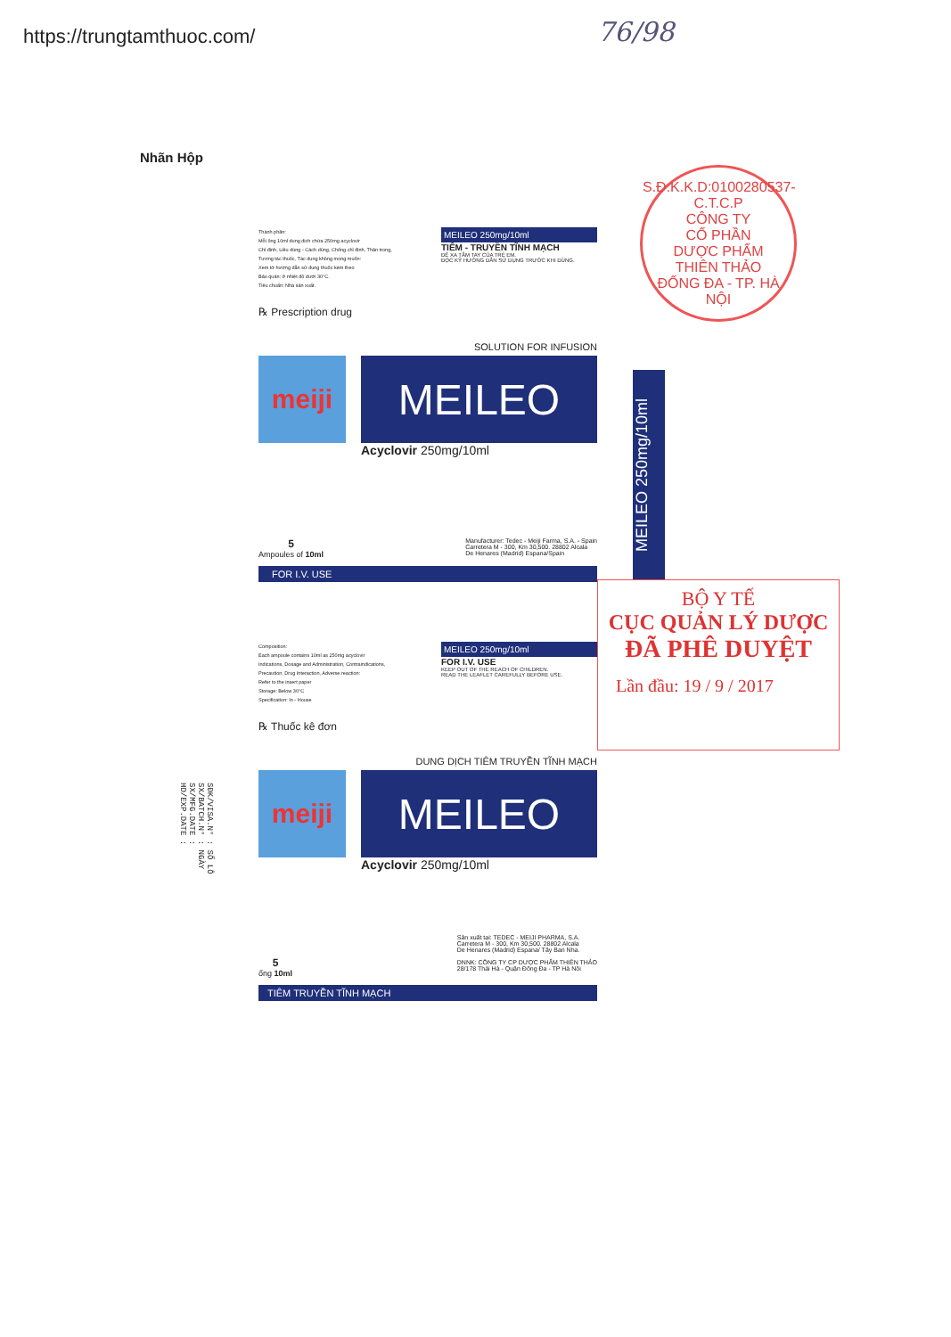https://trungtamthuoc.com/ 76/98
Nhãn Hộp
S.Đ.K.K.D:0100280537-C.T.C.P
CÔNG TY
CỔ PHẦN
DƯỢC PHẨM
THIÊN THẢO
ĐỐNG ĐA - TP. HÀ NỘI
Thành phần:
Mỗi ống 10ml dung dịch chứa 250mg acyclovir
Chỉ định, Liều dùng - Cách dùng, Chống chỉ định, Thận trọng,
Tương tác thuốc, Tác dụng không mong muốn:
Xem tờ hướng dẫn sử dụng thuốc kèm theo
Bảo quản: ở nhiệt độ dưới 30°C.
Tiêu chuẩn: Nhà sản xuất.
MEILEO 250mg/10ml
TIÊM - TRUYỀN TĨNH MẠCH
ĐỂ XA TẦM TAY CỦA TRẺ EM.
ĐỌC KỸ HƯỚNG DẪN SỬ DỤNG TRƯỚC KHI DÙNG.
℞ Prescription drug
SOLUTION FOR INFUSION
meiji
MEILEO
Acyclovir 250mg/10ml
5
Ampoules of 10ml
Manufacturer: Tedec - Meiji Farma, S.A. - Spain
Carretera M - 300, Km 30,500. 28802 Alcala
De Henares (Madrid) Espana/Spain
FOR I.V. USE
MEILEO 250mg/10ml
BỘ Y TẾ
CỤC QUẢN LÝ DƯỢC
ĐÃ PHÊ DUYỆT
Lần đầu: 19 / 9 / 2017
Composition:
Each ampoule contains 10ml as 250mg acyclovir
Indications, Dosage and Administration, Contraindications,
Precaution, Drug Interaction, Adverse reaction:
Refer to the insert paper
Storage: Below 30°C
Specification: In - House
MEILEO 250mg/10ml
FOR I.V. USE
KEEP OUT OF THE REACH OF CHILDREN.
READ THE LEAFLET CAREFULLY BEFORE USE.
℞ Thuốc kê đơn
DUNG DỊCH TIÊM TRUYỀN TĨNH MẠCH
meiji
MEILEO
Acyclovir 250mg/10ml
5
ống 10ml
Sản xuất tại: TEDEC - MEIJI PHARMA, S.A.
Carretera M - 300, Km 30,500. 28802 Alcala
De Henares (Madrid) Espana/ Tây Ban Nha.
DNNK: CÔNG TY CP DƯỢC PHẨM THIÊN THẢO
28/178 Thái Hà - Quận Đống Đa - TP Hà Nội
TIÊM TRUYỀN TĨNH MẠCH
SĐK/VISA.N° : SỐ LÔ SX/BATCH.N° : NGÀY SX/MFG.DATE : HD/EXP.DATE :